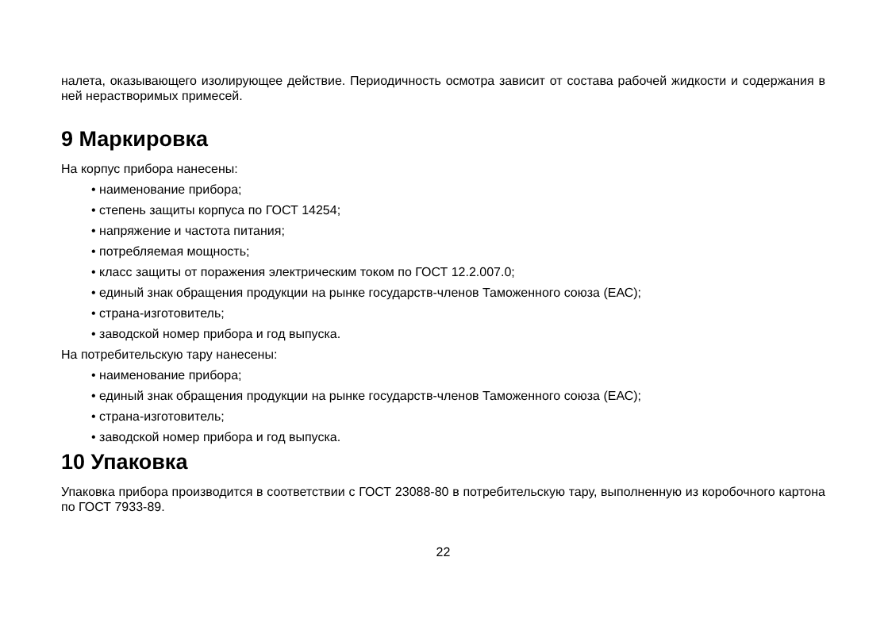налета, оказывающего изолирующее действие. Периодичность осмотра зависит от состава рабочей жидкости и содержания в ней нерастворимых примесей.
9 Маркировка
На корпус прибора нанесены:
• наименование прибора;
• степень защиты корпуса по ГОСТ 14254;
• напряжение и частота питания;
• потребляемая мощность;
• класс защиты от поражения электрическим током по ГОСТ 12.2.007.0;
• единый знак обращения продукции на рынке государств-членов Таможенного союза (ЕАС);
• страна-изготовитель;
• заводской номер прибора и год выпуска.
На потребительскую тару нанесены:
• наименование прибора;
• единый знак обращения продукции на рынке государств-членов Таможенного союза (ЕАС);
• страна-изготовитель;
• заводской номер прибора и год выпуска.
10 Упаковка
Упаковка прибора производится в соответствии с ГОСТ 23088-80 в потребительскую тару, выполненную из коробочного картона по ГОСТ 7933-89.
22